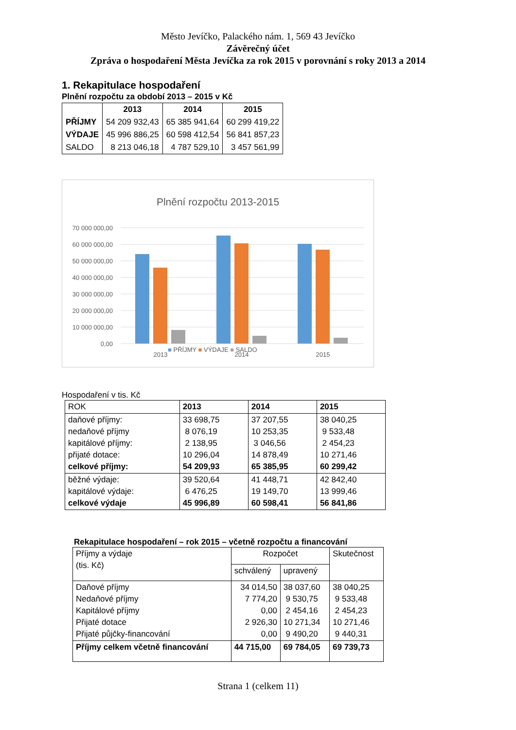Město Jevíčko, Palackého nám. 1, 569 43 Jevíčko
Závěrečný účet
Zpráva o hospodaření Města Jevíčka za rok 2015 v porovnání s roky 2013 a 2014
1. Rekapitulace hospodaření
Plnění rozpočtu za období 2013 – 2015 v Kč
| | 2013 | 2014 | 2015 |
| --- | --- | --- | --- |
| PŘÍJMY | 54 209 932,43 | 65 385 941,64 | 60 299 419,22 |
| VÝDAJE | 45 996 886,25 | 60 598 412,54 | 56 841 857,23 |
| SALDO | 8 213 046,18 | 4 787 529,10 | 3 457 561,99 |
Plnění rozpočtu 2013-2015
70 000 000,00
60 000 000,00
50 000 000,00
40 000 000,00
30 000 000,00
20 000 000,00
10 000 000,00
0,00
2013
2014
2015
■ PŘÍJMY ■ VÝDAJE ■ SALDO
Hospodaření v tis. Kč
| ROK | 2013 | 2014 | 2015 |
| daňové příjmy: nedaňové příjmy kapitálové příjmy: přijaté dotace: celkové příjmy: | 33 698,75 8 076,19 2 138,95 10 296,04 54 209,93 | 37 207,55 10 253,35 3 046,56 14 878,49 65 385,95 | 38 040,25 9 533,48 2 454,23 10 271,46 60 299,42 |
| běžné výdaje: kapitálové výdaje: celkové výdaje | 39 520,64 6 476,25 45 996,89 | 41 448,71 19 149,70 60 598,41 | 42 842,40 13 999,46 56 841,86 |
Rekapitulace hospodaření – rok 2015 – včetně rozpočtu a financování
| Příjmy a výdaje (tis. Kč) | Rozpočet | | Skutečnost |
| | schválený | upravený | |
| Daňové příjmy Nedaňové příjmy Kapitálové příjmy Přijaté dotace Přijaté půjčky-financování | 34 014,50 7 774,20 0,00 2 926,30 0,00 | 38 037,60 9 530,75 2 454,16 10 271,34 9 490,20 | 38 040,25 9 533,48 2 454,23 10 271,46 9 440,31 |
| Příjmy celkem včetně financování | 44 715,00 | 69 784,05 | 69 739,73 |
Strana 1 (celkem 11)